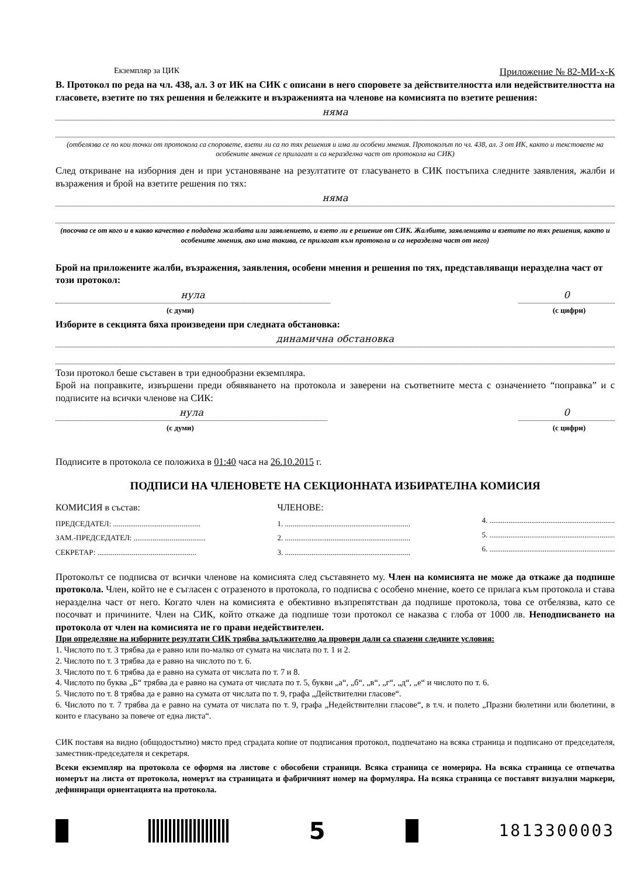Екземпляр за ЦИК Приложение № 82-МИ-х-К
В. Протокол по реда на чл. 438, ал. 3 от ИК на СИК с описани в него споровете за действителността или недействителността на гласовете, взетите по тях решения и бележките и възраженията на членове на комисията по взетите решения:
няма
(отбелязва се по кои точки от протокола са споровете, взети ли са по тях решения и има ли особени мнения. Протоколът по чл. 438, ал. 3 от ИК, както и текстовете на особените мнения се прилагат и са неразделна част от протокола на СИК)
След откриване на изборния ден и при установяване на резултатите от гласуването в СИК постъпиха следните заявления, жалби и възражения и брой на взетите решения по тях:
няма
(посочва се от кого и в какво качество е подадена жалбата или заявлението, и взето ли е решение от СИК. Жалбите, заявленията и взетите по тях решения, както и особените мнения, ако има такива, се прилагат към протокола и са неразделна част от него)
Брой на приложените жалби, възражения, заявления, особени мнения и решения по тях, представляващи неразделна част от този протокол:
нула 0
(с думи) (с цифри)
Изборите в секцията бяха произведени при следната обстановка:
динамична обстановка
Този протокол беше съставен в три еднообразни екземпляра.
Брой на поправките, извършени преди обявяването на протокола и заверени на съответните места с означението “поправка” и с подписите на всички членове на СИК:
нула 0
(с думи) (с цифри)
Подписите в протокола се положиха в 01:40 часа на 26.10.2015 г.
ПОДПИСИ НА ЧЛЕНОВЕТЕ НА СЕКЦИОННАТА ИЗБИРАТЕЛНА КОМИСИЯ
КОМИСИЯ в състав:
ПРЕДСЕДАТЕЛ: ..............................................
ЗАМ.-ПРЕДСЕДАТЕЛ: ......................................
СЕКРЕТАР: ....................................................
ЧЛЕНОВЕ:
1. ..................................................................
2. ..................................................................
3. ..................................................................
4. ..................................................................
5. ..................................................................
6. ..................................................................
Протоколът се подписва от всички членове на комисията след съставянето му. Член на комисията не може да откаже да подпише протокола. Член, който не е съгласен с отразеното в протокола, го подписва с особено мнение, което се прилага към протокола и става неразделна част от него. Когато член на комисията е обективно възпрепятстван да подпише протокола, това се отбелязва, като се посочват и причините. Член на СИК, който откаже да подпише този протокол се наказва с глоба от 1000 лв. Неподписването на протокола от член на комисията не го прави недействителен.
При определяне на изборните резултати СИК трябва задължително да провери дали са спазени следните условия:
1. Числото по т. 3 трябва да е равно или по-малко от сумата на числата по т. 1 и 2.
2. Числото по т. 3 трябва да е равно на числото по т. 6.
3. Числото по т. 6 трябва да е равно на сумата от числата по т. 7 и 8.
4. Числото по буква „Б“ трябва да е равно на сумата от числата по т. 5, букви „а“, „б“, „в“, „г“, „д“, „е“ и числото по т. 6.
5. Числото по т. 8 трябва да е равно на сумата от числата по т. 9, графа „Действителни гласове“.
6. Числото по т. 7 трябва да е равно на сумата от числата по т. 9, графа „Недействителни гласове“, в т.ч. и полето „Празни бюлетини или бюлетини, в които е гласувано за повече от една листа“.
СИК поставя на видно (общодостъпно) място пред сградата копие от подписания протокол, подпечатано на всяка страница и подписано от председателя, заместник-председателя и секретаря.
Всеки екземпляр на протокола се оформя на листове с обособени страници. Всяка страница се номерира. На всяка страница се отпечатва номерът на листа от протокола, номерът на страницата и фабричният номер на формуляра. На всяка страница се поставят визуални маркери, дефиниращи ориентацията на протокола.
5
1813300003